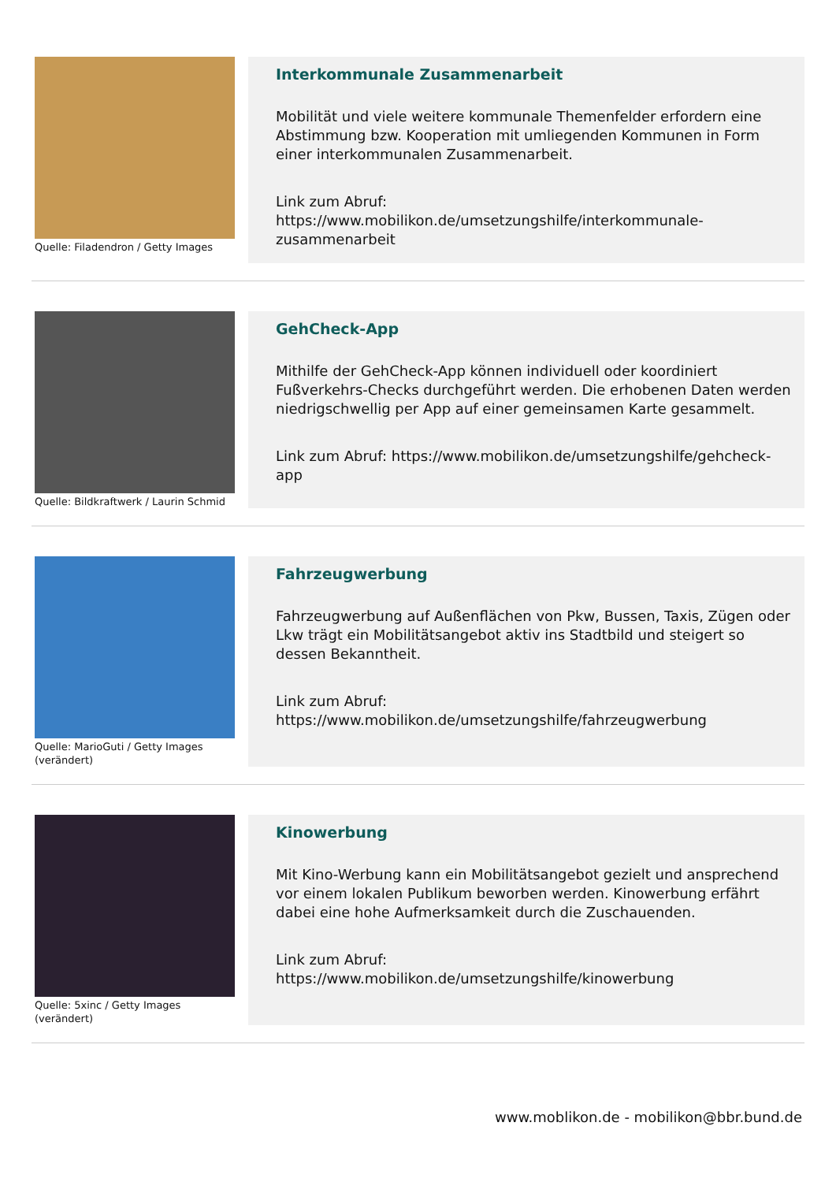Quelle: Filadendron / Getty Images
Interkommunale Zusammenarbeit
Mobilität und viele weitere kommunale Themenfelder erfordern eine Abstimmung bzw. Kooperation mit umliegenden Kommunen in Form einer interkommunalen Zusammenarbeit.
Link zum Abruf:
https://www.mobilikon.de/umsetzungshilfe/interkommunale-zusammenarbeit
Quelle: Bildkraftwerk / Laurin Schmid
GehCheck-App
Mithilfe der GehCheck-App können individuell oder koordiniert Fußverkehrs-Checks durchgeführt werden. Die erhobenen Daten werden niedrigschwellig per App auf einer gemeinsamen Karte gesammelt.
Link zum Abruf: https://www.mobilikon.de/umsetzungshilfe/gehcheck-app
Quelle: MarioGuti / Getty Images (verändert)
Fahrzeugwerbung
Fahrzeugwerbung auf Außenflächen von Pkw, Bussen, Taxis, Zügen oder Lkw trägt ein Mobilitätsangebot aktiv ins Stadtbild und steigert so dessen Bekanntheit.
Link zum Abruf:
https://www.mobilikon.de/umsetzungshilfe/fahrzeugwerbung
Quelle: 5xinc / Getty Images (verändert)
Kinowerbung
Mit Kino-Werbung kann ein Mobilitätsangebot gezielt und ansprechend vor einem lokalen Publikum beworben werden. Kinowerbung erfährt dabei eine hohe Aufmerksamkeit durch die Zuschauenden.
Link zum Abruf:
https://www.mobilikon.de/umsetzungshilfe/kinowerbung
www.moblikon.de - mobilikon@bbr.bund.de